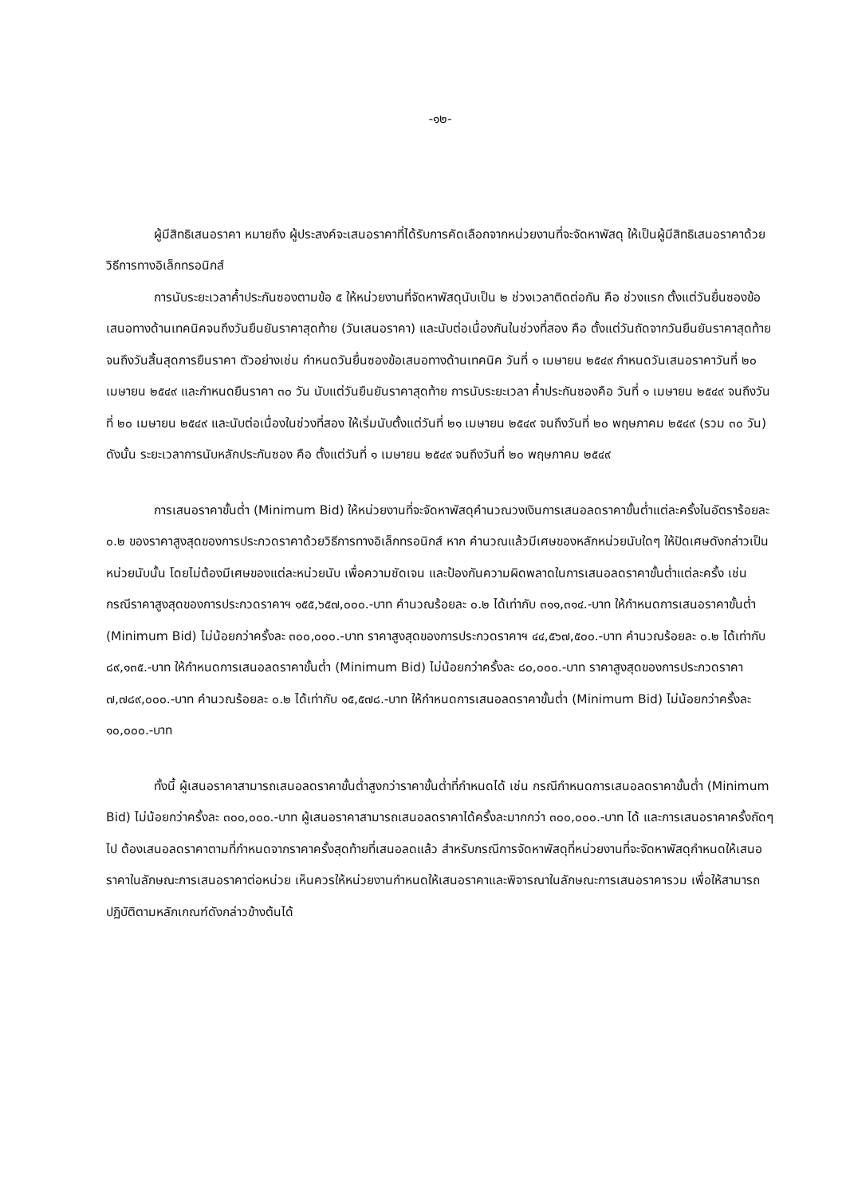-๑๒-
ผู้มีสิทธิเสนอราคา หมายถึง ผู้ประสงค์จะเสนอราคาที่ได้รับการคัดเลือกจากหน่วยงานที่จะจัดหาพัสดุ ให้เป็นผู้มีสิทธิเสนอราคาด้วยวิธีการทางอิเล็กทรอนิกส์
การนับระยะเวลาค้ำประกันซองตามข้อ ๕ ให้หน่วยงานที่จัดหาพัสดุนับเป็น ๒ ช่วงเวลาติดต่อกัน คือ ช่วงแรก ตั้งแต่วันยื่นซองข้อเสนอทางด้านเทคนิคจนถึงวันยืนยันราคาสุดท้าย (วันเสนอราคา) และนับต่อเนื่องกันในช่วงที่สอง คือ ตั้งแต่วันถัดจากวันยืนยันราคาสุดท้าย จนถึงวันสิ้นสุดการยืนราคา ตัวอย่างเช่น กำหนดวันยื่นซองข้อเสนอทางด้านเทคนิค วันที่ ๑ เมษายน ๒๕๔๙ กำหนดวันเสนอราคาวันที่ ๒๐ เมษายน ๒๕๔๙ และกำหนดยืนราคา ๓๐ วัน นับแต่วันยืนยันราคาสุดท้าย การนับระยะเวลา ค้ำประกันซองคือ วันที่ ๑ เมษายน ๒๕๔๙ จนถึงวันที่ ๒๐ เมษายน ๒๕๔๙ และนับต่อเนื่องในช่วงที่สอง ให้เริ่มนับตั้งแต่วันที่ ๒๑ เมษายน ๒๕๔๙ จนถึงวันที่ ๒๐ พฤษภาคม ๒๕๔๙ (รวม ๓๐ วัน) ดังนั้น ระยะเวลาการนับหลักประกันซอง คือ ตั้งแต่วันที่ ๑ เมษายน ๒๕๔๙ จนถึงวันที่ ๒๐ พฤษภาคม ๒๕๔๙
การเสนอราคาขั้นต่ำ (Minimum Bid) ให้หน่วยงานที่จะจัดหาพัสดุคำนวณวงเงินการเสนอลดราคาขั้นต่ำแต่ละครั้งในอัตราร้อยละ ๐.๒ ของราคาสูงสุดของการประกวดราคาด้วยวิธีการทางอิเล็กทรอนิกส์ หาก คำนวณแล้วมีเศษของหลักหน่วยนับใดๆ ให้ปัดเศษดังกล่าวเป็นหน่วยนับนั้น โดยไม่ต้องมีเศษของแต่ละหน่วยนับ เพื่อความชัดเจน และป้องกันความผิดพลาดในการเสนอลดราคาขั้นต่ำแต่ละครั้ง เช่น กรณีราคาสูงสุดของการประกวดราคาฯ ๑๕๕,๖๕๗,๐๐๐.-บาท คำนวณร้อยละ ๐.๒ ได้เท่ากับ ๓๑๑,๓๑๔.-บาท ให้กำหนดการเสนอราคาขั้นต่ำ (Minimum Bid) ไม่น้อยกว่าครั้งละ ๓๐๐,๐๐๐.-บาท ราคาสูงสุดของการประกวดราคาฯ ๔๔,๕๖๗,๕๐๐.-บาท คำนวณร้อยละ ๐.๒ ได้เท่ากับ ๘๙,๑๓๕.-บาท ให้กำหนดการเสนอลดราคาขั้นต่ำ (Minimum Bid) ไม่น้อยกว่าครั้งละ ๘๐,๐๐๐.-บาท ราคาสูงสุดของการประกวดราคา ๗,๗๘๙,๐๐๐.-บาท คำนวณร้อยละ ๐.๒ ได้เท่ากับ ๑๕,๕๗๘.-บาท ให้กำหนดการเสนอลดราคาขั้นต่ำ (Minimum Bid) ไม่น้อยกว่าครั้งละ ๑๐,๐๐๐.-บาท
ทั้งนี้ ผู้เสนอราคาสามารถเสนอลดราคาขั้นต่ำสูงกว่าราคาขั้นต่ำที่กำหนดได้ เช่น กรณีกำหนดการเสนอลดราคาขั้นต่ำ (Minimum Bid) ไม่น้อยกว่าครั้งละ ๓๐๐,๐๐๐.-บาท ผู้เสนอราคาสามารถเสนอลดราคาได้ครั้งละมากกว่า ๓๐๐,๐๐๐.-บาท ได้ และการเสนอราคาครั้งถัดๆ ไป ต้องเสนอลดราคาตามที่กำหนดจากราคาครั้งสุดท้ายที่เสนอลดแล้ว สำหรับกรณีการจัดหาพัสดุที่หน่วยงานที่จะจัดหาพัสดุกำหนดให้เสนอราคาในลักษณะการเสนอราคาต่อหน่วย เห็นควรให้หน่วยงานกำหนดให้เสนอราคาและพิจารณาในลักษณะการเสนอราคารวม เพื่อให้สามารถปฏิบัติตามหลักเกณฑ์ดังกล่าวข้างต้นได้